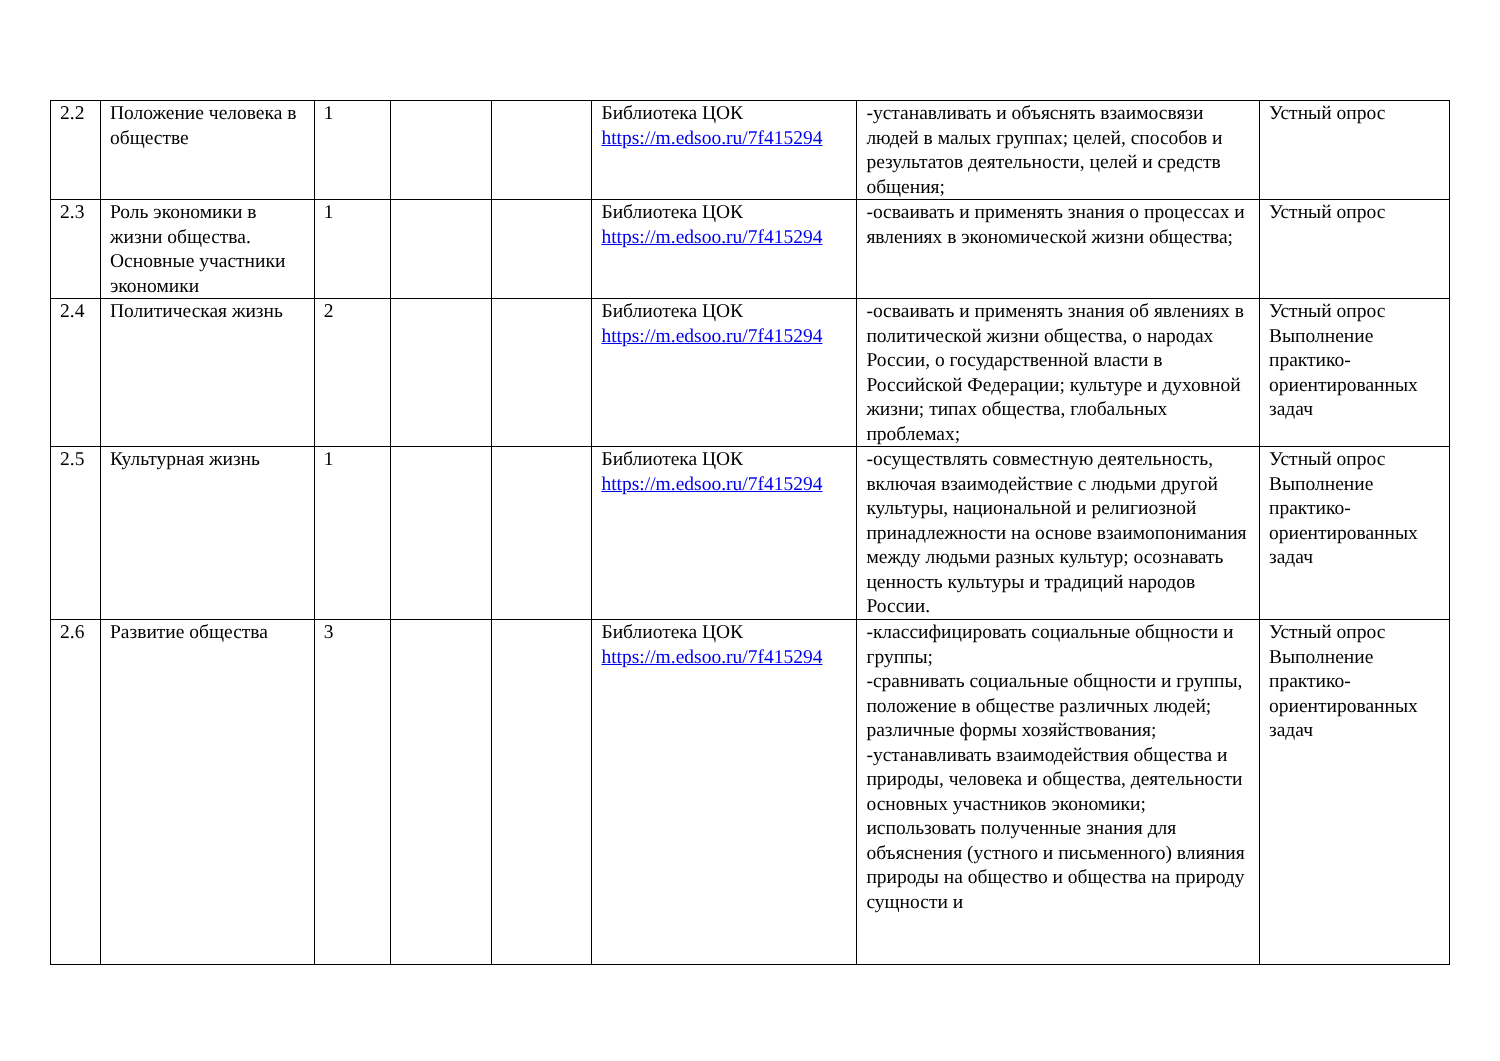| 2.2 | Положение человека в обществе | 1 | | | Библиотека ЦОК https://m.edsoo.ru/7f415294 | -устанавливать и объяснять взаимосвязи людей в малых группах; целей, способов и результатов деятельности, целей и средств общения; | Устный опрос |
| 2.3 | Роль экономики в жизни общества. Основные участники экономики | 1 | | | Библиотека ЦОК https://m.edsoo.ru/7f415294 | -осваивать и применять знания о процессах и явлениях в экономической жизни общества; | Устный опрос |
| 2.4 | Политическая жизнь | 2 | | | Библиотека ЦОК https://m.edsoo.ru/7f415294 | -осваивать и применять знания об явлениях в политической жизни общества, о народах России, о государственной власти в Российской Федерации; культуре и духовной жизни; типах общества, глобальных проблемах; | Устный опрос Выполнение практико-ориентированных задач |
| 2.5 | Культурная жизнь | 1 | | | Библиотека ЦОК https://m.edsoo.ru/7f415294 | -осуществлять совместную деятельность, включая взаимодействие с людьми другой культуры, национальной и религиозной принадлежности на основе взаимопонимания между людьми разных культур; осознавать ценность культуры и традиций народов России. | Устный опрос Выполнение практико-ориентированных задач |
| 2.6 | Развитие общества | 3 | | | Библиотека ЦОК https://m.edsoo.ru/7f415294 | -классифицировать социальные общности и группы; -сравнивать социальные общности и группы, положение в обществе различных людей; различные формы хозяйствования; -устанавливать взаимодействия общества и природы, человека и общества, деятельности основных участников экономики; использовать полученные знания для объяснения (устного и письменного) влияния природы на общество и общества на природу сущности и | Устный опрос Выполнение практико-ориентированных задач |